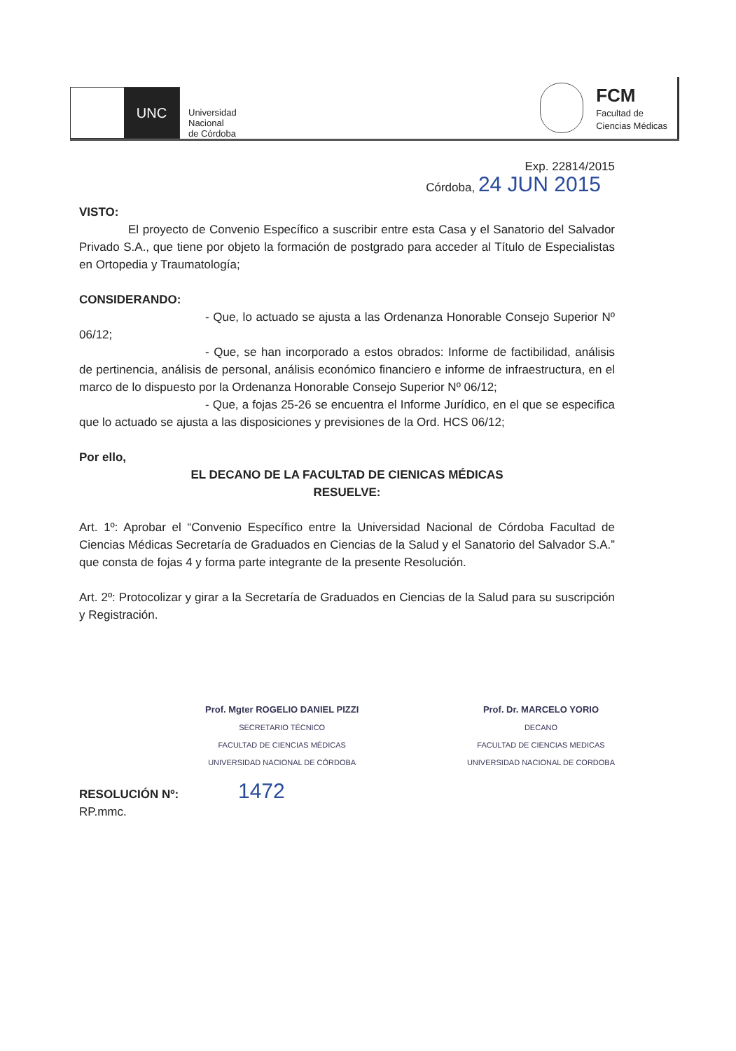UNC
Universidad
Nacional
de Córdoba
FCM
Facultad de
Ciencias Médicas
Exp. 22814/2015
Córdoba, 24 JUN 2015
VISTO:
El proyecto de Convenio Específico a suscribir entre esta Casa y el Sanatorio del Salvador Privado S.A., que tiene por objeto la formación de postgrado para acceder al Título de Especialistas en Ortopedia y Traumatología;
CONSIDERANDO:
- Que, lo actuado se ajusta a las Ordenanza Honorable Consejo Superior Nº 06/12;
- Que, se han incorporado a estos obrados: Informe de factibilidad, análisis de pertinencia, análisis de personal, análisis económico financiero e informe de infraestructura, en el marco de lo dispuesto por la Ordenanza Honorable Consejo Superior Nº 06/12;
- Que, a fojas 25-26 se encuentra el Informe Jurídico, en el que se especifica que lo actuado se ajusta a las disposiciones y previsiones de la Ord. HCS 06/12;
Por ello,
EL DECANO DE LA FACULTAD DE CIENICAS MÉDICAS
RESUELVE:
Art. 1º: Aprobar el “Convenio Específico entre la Universidad Nacional de Córdoba Facultad de Ciencias Médicas Secretaría de Graduados en Ciencias de la Salud y el Sanatorio del Salvador S.A.” que consta de fojas 4 y forma parte integrante de la presente Resolución.
Art. 2º: Protocolizar y girar a la Secretaría de Graduados en Ciencias de la Salud para su suscripción y Registración.
Prof. Mgter ROGELIO DANIEL PIZZI
SECRETARIO TÉCNICO
FACULTAD DE CIENCIAS MÉDICAS
UNIVERSIDAD NACIONAL DE CÓRDOBA
Prof. Dr. MARCELO YORIO
DECANO
FACULTAD DE CIENCIAS MEDICAS
UNIVERSIDAD NACIONAL DE CORDOBA
RESOLUCIÓN Nº: 1472
RP.mmc.